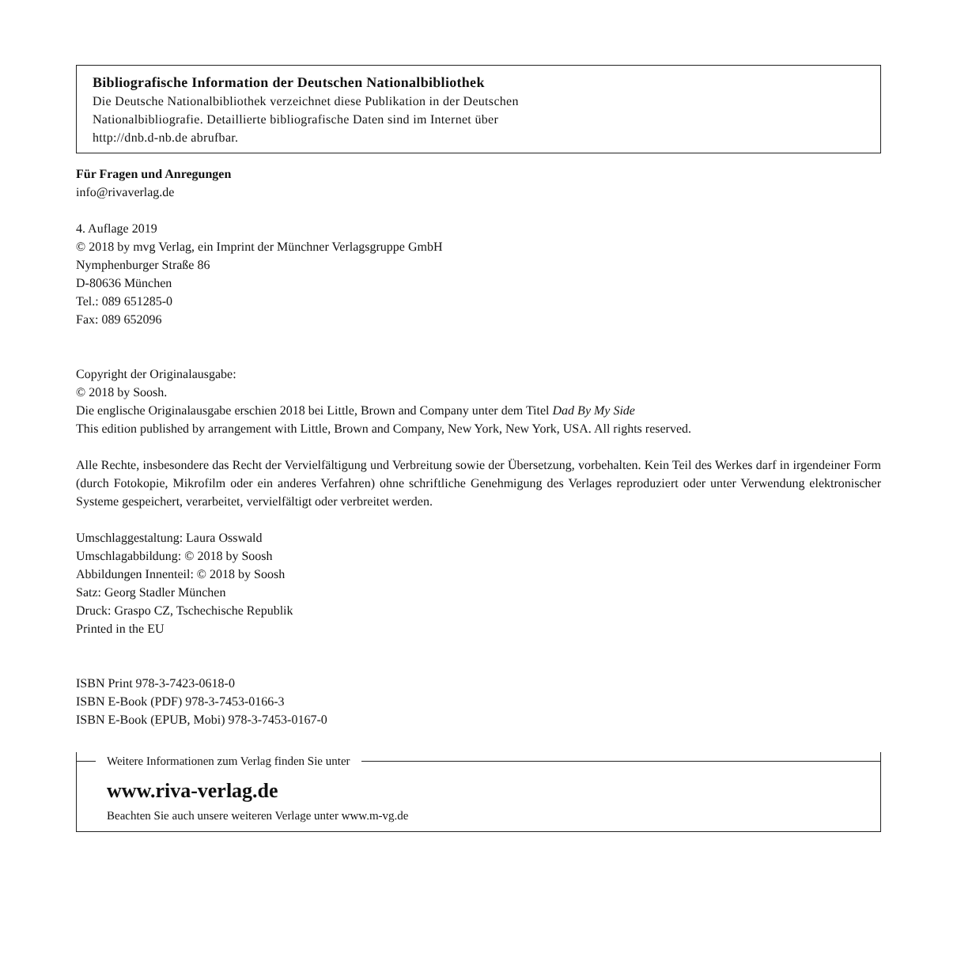Bibliografische Information der Deutschen Nationalbibliothek
Die Deutsche Nationalbibliothek verzeichnet diese Publikation in der Deutschen
Nationalbibliografie. Detaillierte bibliografische Daten sind im Internet über
http://dnb.d-nb.de abrufbar.
Für Fragen und Anregungen
info@rivaverlag.de
4. Auflage 2019
© 2018 by mvg Verlag, ein Imprint der Münchner Verlagsgruppe GmbH
Nymphenburger Straße 86
D-80636 München
Tel.: 089 651285-0
Fax: 089 652096
Copyright der Originalausgabe:
© 2018 by Soosh.
Die englische Originalausgabe erschien 2018 bei Little, Brown and Company unter dem Titel Dad By My Side
This edition published by arrangement with Little, Brown and Company, New York, New York, USA. All rights reserved.
Alle Rechte, insbesondere das Recht der Vervielfältigung und Verbreitung sowie der Übersetzung, vorbehalten. Kein Teil des Werkes darf in irgendeiner Form (durch Fotokopie, Mikrofilm oder ein anderes Verfahren) ohne schriftliche Genehmigung des Verlages reproduziert oder unter Verwendung elektronischer Systeme gespeichert, verarbeitet, vervielfältigt oder verbreitet werden.
Umschlaggestaltung: Laura Osswald
Umschlagabbildung: © 2018 by Soosh
Abbildungen Innenteil: © 2018 by Soosh
Satz: Georg Stadler München
Druck: Graspo CZ, Tschechische Republik
Printed in the EU
ISBN Print 978-3-7423-0618-0
ISBN E-Book (PDF) 978-3-7453-0166-3
ISBN E-Book (EPUB, Mobi) 978-3-7453-0167-0
Weitere Informationen zum Verlag finden Sie unter
www.riva-verlag.de
Beachten Sie auch unsere weiteren Verlage unter www.m-vg.de